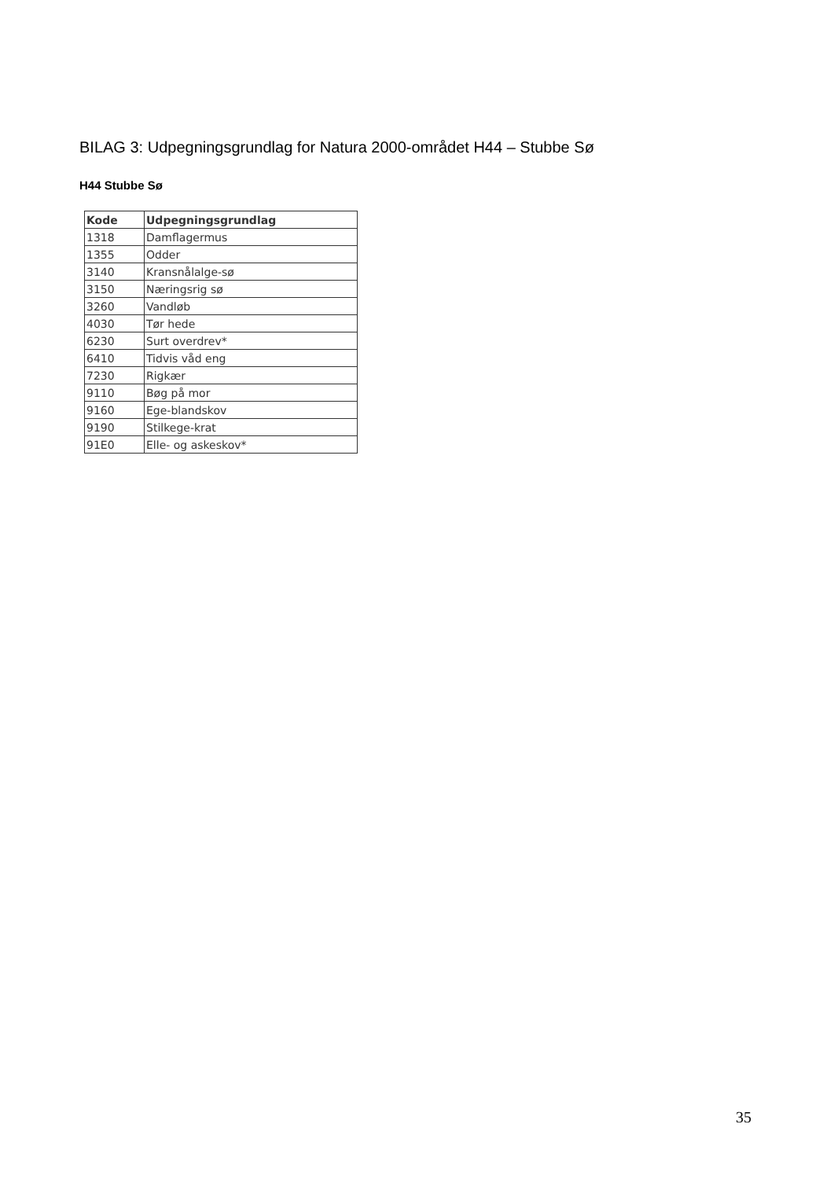BILAG 3: Udpegningsgrundlag for Natura 2000-området H44 – Stubbe Sø
H44 Stubbe Sø
| Kode | Udpegningsgrundlag |
| --- | --- |
| 1318 | Damflagermus |
| 1355 | Odder |
| 3140 | Kransnålalge-sø |
| 3150 | Næringsrig sø |
| 3260 | Vandløb |
| 4030 | Tør hede |
| 6230 | Surt overdrev* |
| 6410 | Tidvis våd eng |
| 7230 | Rigkær |
| 9110 | Bøg på mor |
| 9160 | Ege-blandskov |
| 9190 | Stilkege-krat |
| 91E0 | Elle- og askeskov* |
35